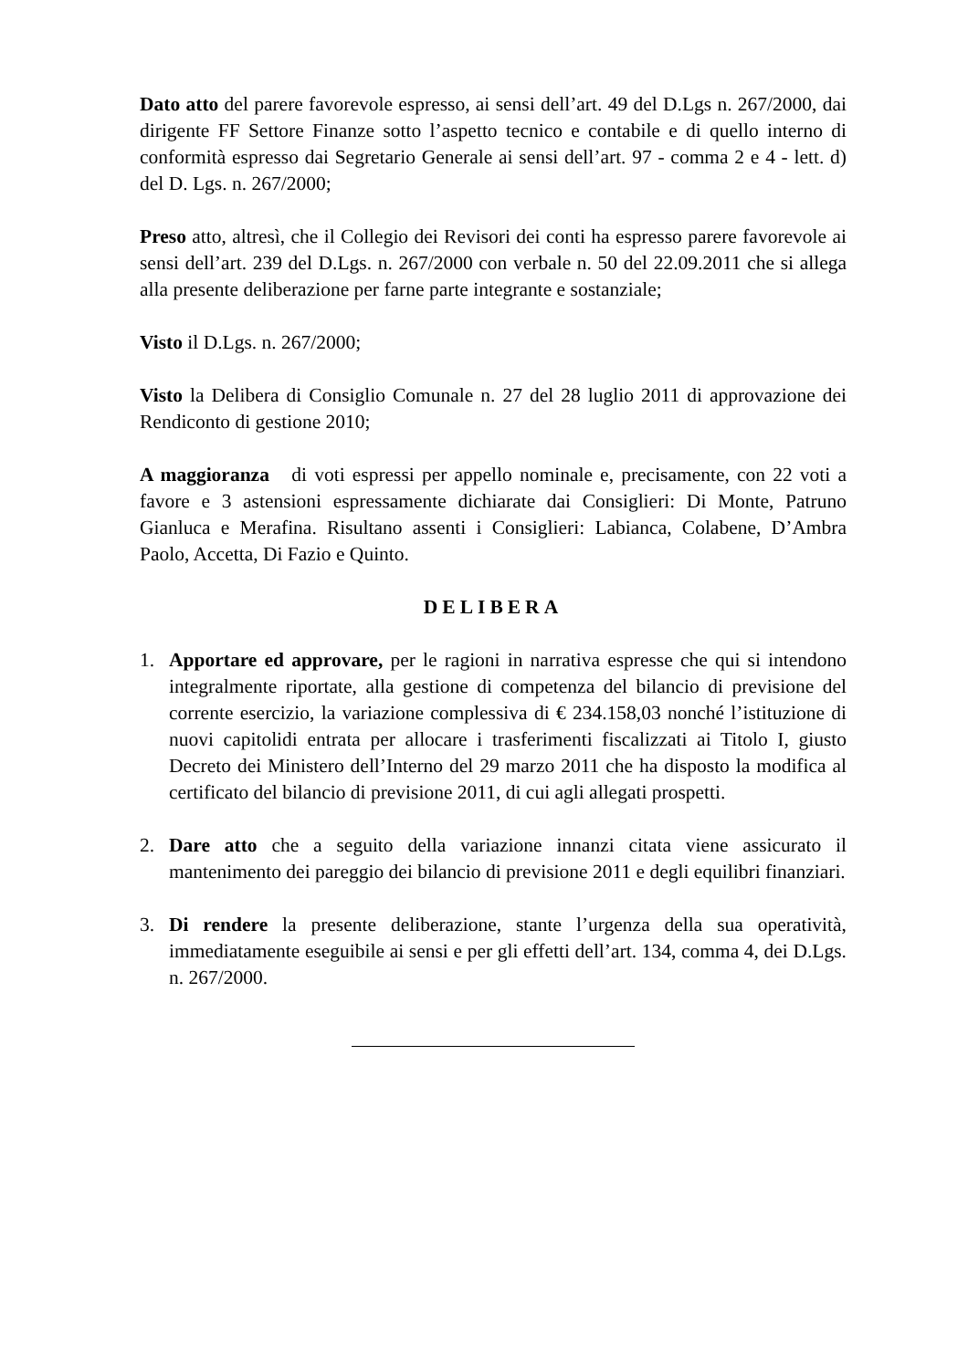Dato atto del parere favorevole espresso, ai sensi dell’art. 49 del D.Lgs n. 267/2000, dai dirigente FF Settore Finanze sotto l’aspetto tecnico e contabile e di quello interno di conformità espresso dai Segretario Generale ai sensi dell’art. 97 - comma 2 e 4 - lett. d) del D. Lgs. n. 267/2000;
Preso atto, altresì, che il Collegio dei Revisori dei conti ha espresso parere favorevole ai sensi dell’art. 239 del D.Lgs. n. 267/2000 con verbale n. 50 del 22.09.2011 che si allega alla presente deliberazione per farne parte integrante e sostanziale;
Visto il D.Lgs. n. 267/2000;
Visto la Delibera di Consiglio Comunale n. 27 del 28 luglio 2011 di approvazione dei Rendiconto di gestione 2010;
A maggioranza di voti espressi per appello nominale e, precisamente, con 22 voti a favore e 3 astensioni espressamente dichiarate dai Consiglieri: Di Monte, Patruno Gianluca e Merafina. Risultano assenti i Consiglieri: Labianca, Colabene, D’Ambra Paolo, Accetta, Di Fazio e Quinto.
DELIBERA
1. Apportare ed approvare, per le ragioni in narrativa espresse che qui si intendono integralmente riportate, alla gestione di competenza del bilancio di previsione del corrente esercizio, la variazione complessiva di € 234.158,03 nonché l’istituzione di nuovi capitolidi entrata per allocare i trasferimenti fiscalizzati ai Titolo I, giusto Decreto dei Ministero dell’Interno del 29 marzo 2011 che ha disposto la modifica al certificato del bilancio di previsione 2011, di cui agli allegati prospetti.
2. Dare atto che a seguito della variazione innanzi citata viene assicurato il mantenimento dei pareggio dei bilancio di previsione 2011 e degli equilibri finanziari.
3. Di rendere la presente deliberazione, stante l’urgenza della sua operatività, immediatamente eseguibile ai sensi e per gli effetti dell’art. 134, comma 4, dei D.Lgs. n. 267/2000.